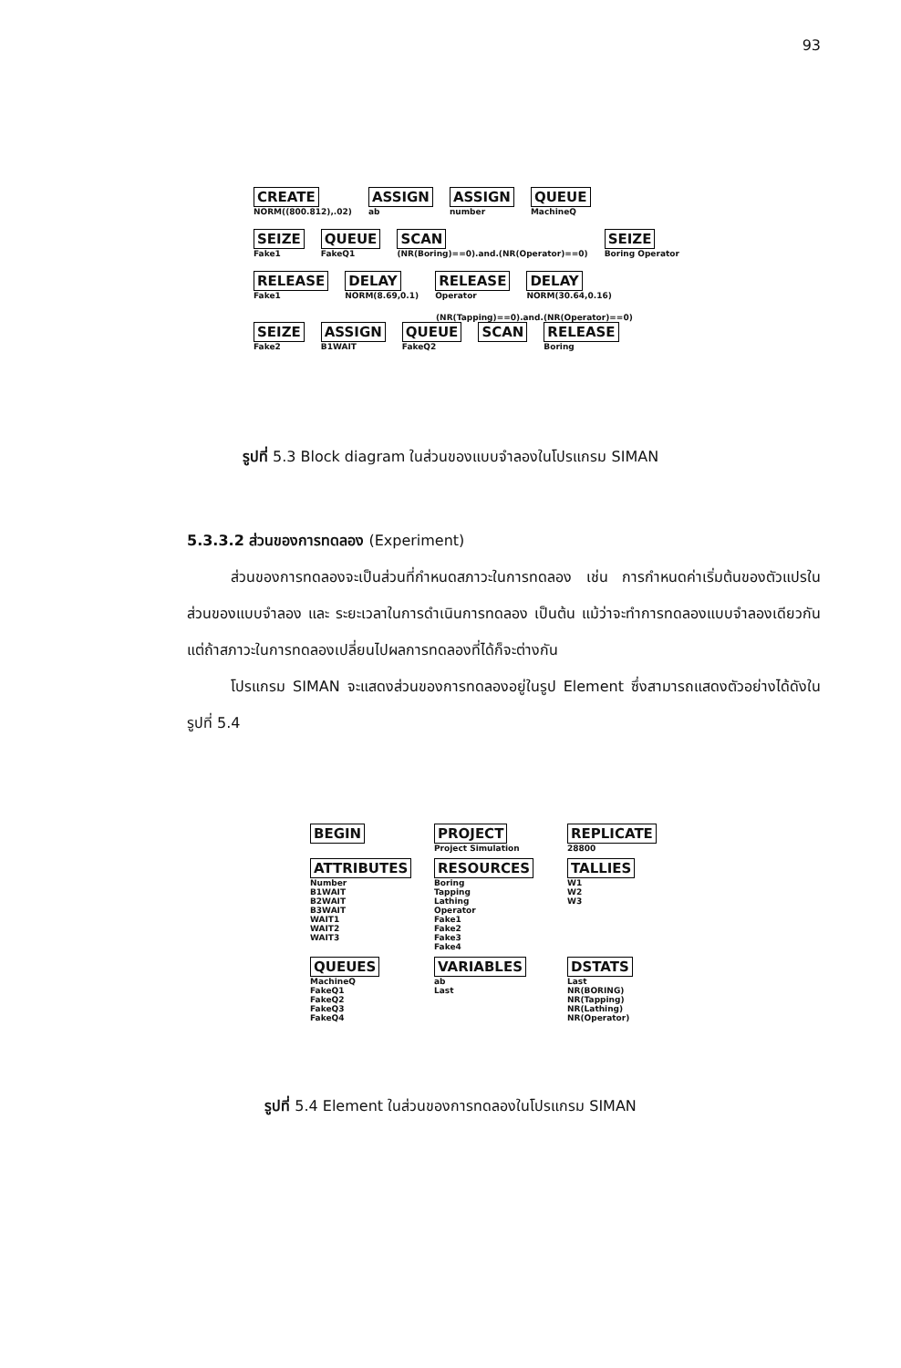93
CREATE
NORM((800.812),.02)
ASSIGN
ab
ASSIGN
number
QUEUE
MachineQ
SEIZE
Fake1
QUEUE
FakeQ1
SCAN
(NR(Boring)==0).and.(NR(Operator)==0)
SEIZE
Boring Operator
RELEASE
Fake1
DELAY
NORM(8.69,0.1)
RELEASE
Operator
DELAY
NORM(30.64,0.16)
(NR(Tapping)==0).and.(NR(Operator)==0)
SEIZE
Fake2
ASSIGN
B1WAIT
QUEUE
FakeQ2
SCAN RELEASE
Boring
รูปที่ 5.3 Block diagram ในส่วนของแบบจำลองในโปรแกรม SIMAN
5.3.3.2 ส่วนของการทดลอง (Experiment)
ส่วนของการทดลองจะเป็นส่วนที่กำหนดสภาวะในการทดลอง เช่น การกำหนดค่าเริ่มต้นของตัวแปรในส่วนของแบบจำลอง และ ระยะเวลาในการดำเนินการทดลอง เป็นต้น แม้ว่าจะทำการทดลองแบบจำลองเดียวกัน แต่ถ้าสภาวะในการทดลองเปลี่ยนไปผลการทดลองที่ได้ก็จะต่างกัน
โปรแกรม SIMAN จะแสดงส่วนของการทดลองอยู่ในรูป Element ซึ่งสามารถแสดงตัวอย่างได้ดังในรูปที่ 5.4
BEGIN
PROJECT
Project Simulation
REPLICATE
28800
ATTRIBUTES
Number
B1WAIT
B2WAIT
B3WAIT
WAIT1
WAIT2
WAIT3
RESOURCES
Boring
Tapping
Lathing
Operator
Fake1
Fake2
Fake3
Fake4
TALLIES
W1
W2
W3
QUEUES
MachineQ
FakeQ1
FakeQ2
FakeQ3
FakeQ4
VARIABLES
ab
Last
DSTATS
Last
NR(BORING)
NR(Tapping)
NR(Lathing)
NR(Operator)
รูปที่ 5.4 Element ในส่วนของการทดลองในโปรแกรม SIMAN